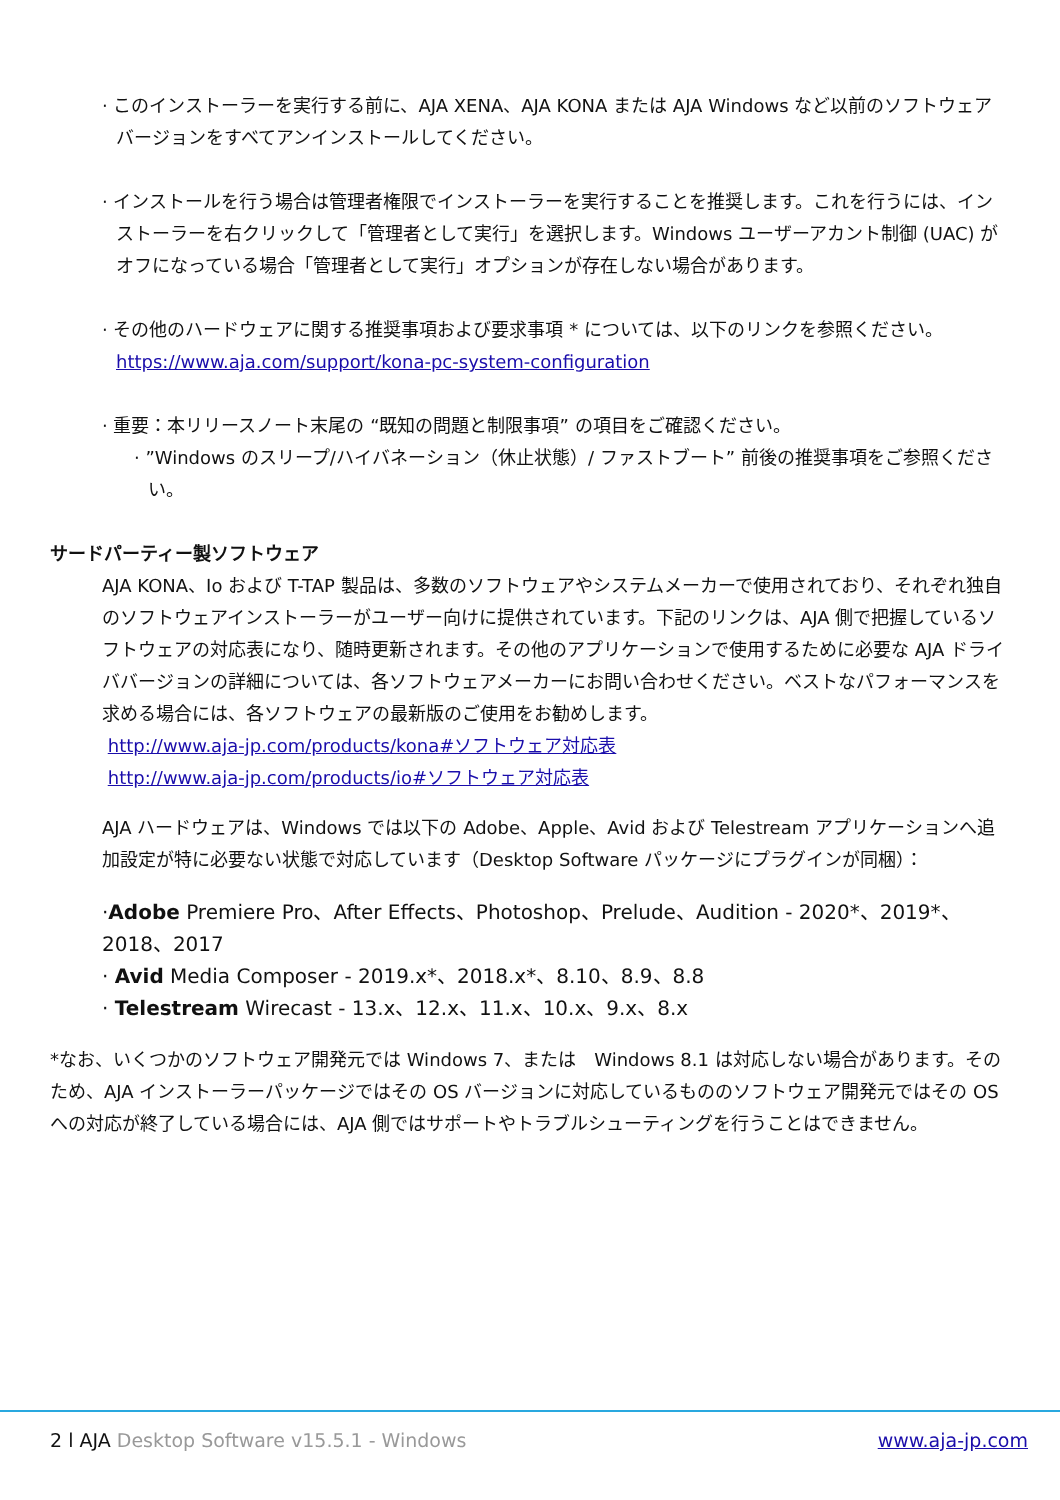· このインストーラーを実行する前に、AJA XENA、AJA KONA または AJA Windows など以前のソフトウェアバージョンをすべてアンインストールしてください。
· インストールを行う場合は管理者権限でインストーラーを実行することを推奨します。これを行うには、インストーラーを右クリックして「管理者として実行」を選択します。Windows ユーザーアカント制御 (UAC) がオフになっている場合「管理者として実行」オプションが存在しない場合があります。
· その他のハードウェアに関する推奨事項および要求事項 * については、以下のリンクを参照ください。
https://www.aja.com/support/kona-pc-system-configuration
· 重要：本リリースノート末尾の “既知の問題と制限事項” の項目をご確認ください。
· ”Windows のスリープ/ハイバネーション（休止状態）/ ファストブート” 前後の推奨事項をご参照ください。
サードパーティー製ソフトウェア
AJA KONA、Io および T-TAP 製品は、多数のソフトウェアやシステムメーカーで使用されており、それぞれ独自のソフトウェアインストーラーがユーザー向けに提供されています。下記のリンクは、AJA 側で把握しているソフトウェアの対応表になり、随時更新されます。その他のアプリケーションで使用するために必要な AJA ドライババージョンの詳細については、各ソフトウェアメーカーにお問い合わせください。ベストなパフォーマンスを求める場合には、各ソフトウェアの最新版のご使用をお勧めします。
http://www.aja-jp.com/products/kona#ソフトウェア対応表
http://www.aja-jp.com/products/io#ソフトウェア対応表
AJA ハードウェアは、Windows では以下の Adobe、Apple、Avid および Telestream アプリケーションへ追加設定が特に必要ない状態で対応しています（Desktop Software パッケージにプラグインが同梱）：
·Adobe Premiere Pro、After Effects、Photoshop、Prelude、Audition - 2020*、2019*、2018、2017
· Avid Media Composer - 2019.x*、2018.x*、8.10、8.9、8.8
· Telestream Wirecast - 13.x、12.x、11.x、10.x、9.x、8.x
*なお、いくつかのソフトウェア開発元では Windows 7、または　Windows 8.1 は対応しない場合があります。そのため、AJA インストーラーパッケージではその OS バージョンに対応しているもののソフトウェア開発元ではその OS への対応が終了している場合には、AJA 側ではサポートやトラブルシューティングを行うことはできません。
2 l AJA Desktop Software v15.5.1 - Windows www.aja-jp.com